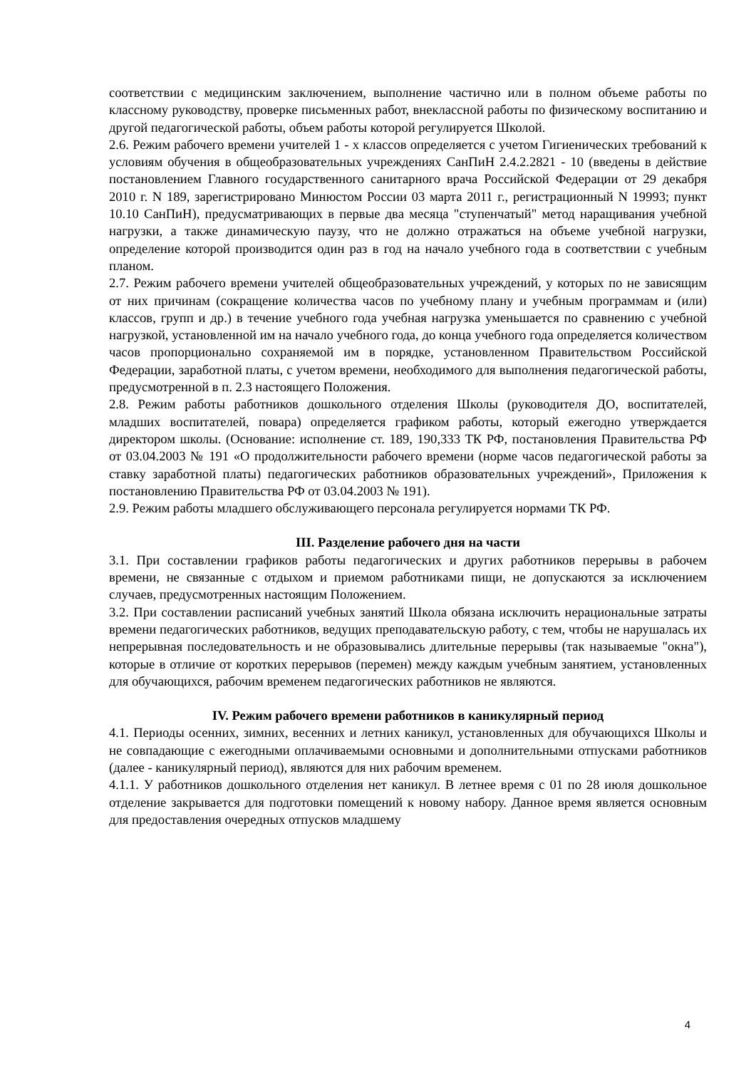соответствии с медицинским заключением, выполнение частично или в полном объеме работы по классному руководству, проверке письменных работ, внеклассной работы по физическому воспитанию и другой педагогической работы, объем работы которой регулируется Школой.
2.6. Режим рабочего времени учителей 1 - х классов определяется с учетом Гигиенических требований к условиям обучения в общеобразовательных учреждениях СанПиН 2.4.2.2821 - 10 (введены в действие постановлением Главного государственного санитарного врача Российской Федерации от 29 декабря 2010 г. N 189, зарегистрировано Минюстом России 03 марта 2011 г., регистрационный N 19993; пункт 10.10 СанПиН), предусматривающих в первые два месяца "ступенчатый" метод наращивания учебной нагрузки, а также динамическую паузу, что не должно отражаться на объеме учебной нагрузки, определение которой производится один раз в год на начало учебного года в соответствии с учебным планом.
2.7. Режим рабочего времени учителей общеобразовательных учреждений, у которых по не зависящим от них причинам (сокращение количества часов по учебному плану и учебным программам и (или) классов, групп и др.) в течение учебного года учебная нагрузка уменьшается по сравнению с учебной нагрузкой, установленной им на начало учебного года, до конца учебного года определяется количеством часов пропорционально сохраняемой им в порядке, установленном Правительством Российской Федерации, заработной платы, с учетом времени, необходимого для выполнения педагогической работы, предусмотренной в п. 2.3 настоящего Положения.
2.8. Режим работы работников дошкольного отделения Школы (руководителя ДО, воспитателей, младших воспитателей, повара) определяется графиком работы, который ежегодно утверждается директором школы. (Основание: исполнение ст. 189, 190,333 ТК РФ, постановления Правительства РФ от 03.04.2003 № 191 «О продолжительности рабочего времени (норме часов педагогической работы за ставку заработной платы) педагогических работников образовательных учреждений», Приложения к постановлению Правительства РФ от 03.04.2003 № 191).
2.9. Режим работы младшего обслуживающего персонала регулируется нормами ТК РФ.
III. Разделение рабочего дня на части
3.1. При составлении графиков работы педагогических и других работников перерывы в рабочем времени, не связанные с отдыхом и приемом работниками пищи, не допускаются за исключением случаев, предусмотренных настоящим Положением.
3.2. При составлении расписаний учебных занятий Школа обязана исключить нерациональные затраты времени педагогических работников, ведущих преподавательскую работу, с тем, чтобы не нарушалась их непрерывная последовательность и не образовывались длительные перерывы (так называемые "окна"), которые в отличие от коротких перерывов (перемен) между каждым учебным занятием, установленных для обучающихся, рабочим временем педагогических работников не являются.
IV. Режим рабочего времени работников в каникулярный период
4.1. Периоды осенних, зимних, весенних и летних каникул, установленных для обучающихся Школы и не совпадающие с ежегодными оплачиваемыми основными и дополнительными отпусками работников (далее - каникулярный период), являются для них рабочим временем.
4.1.1. У работников дошкольного отделения нет каникул. В летнее время с 01 по 28 июля дошкольное отделение закрывается для подготовки помещений к новому набору. Данное время является основным для предоставления очередных отпусков младшему
4